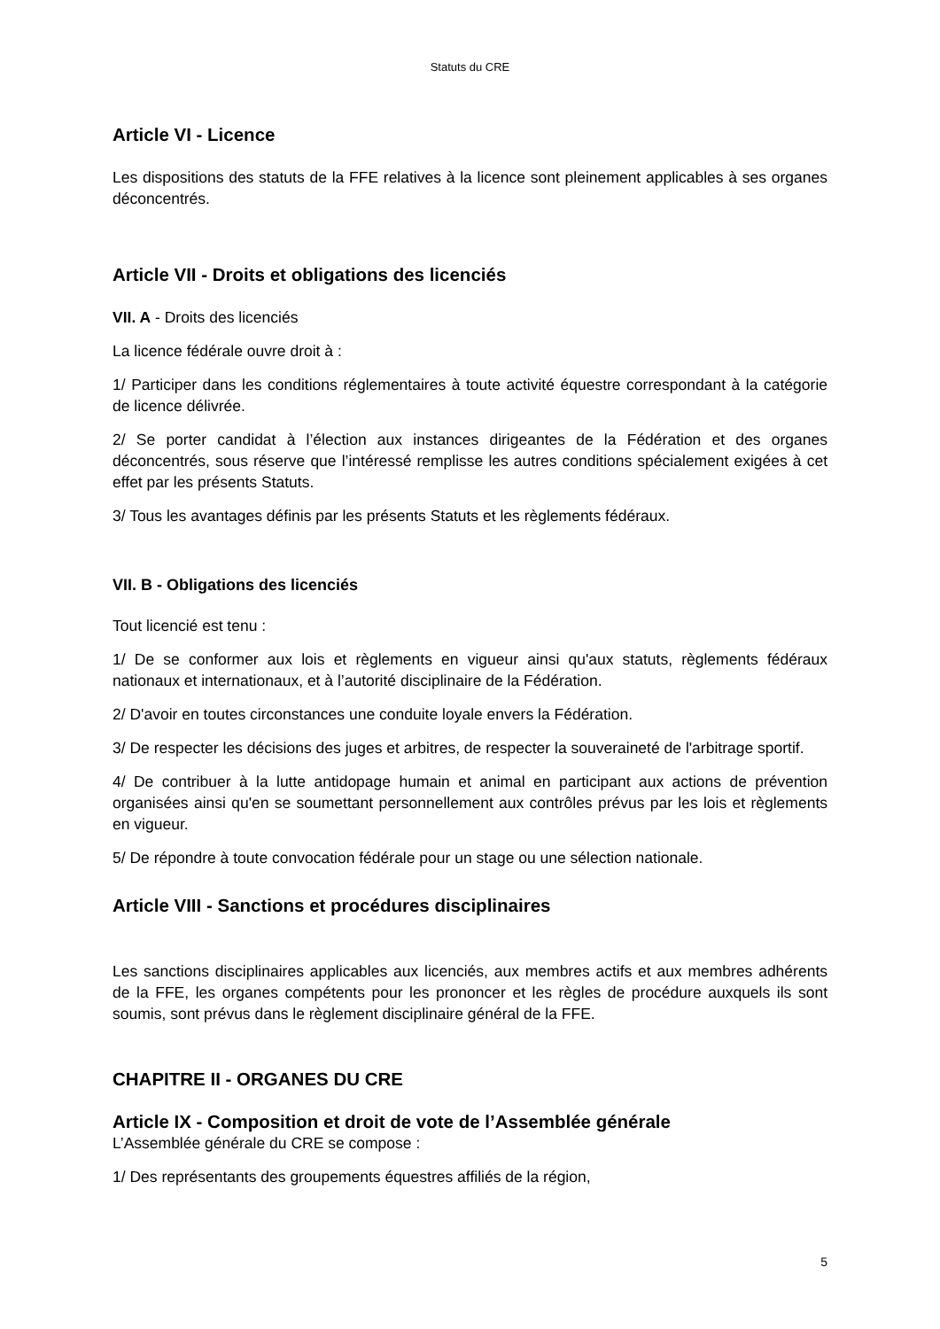Statuts du CRE
Article VI - Licence
Les dispositions des statuts de la FFE relatives à la licence sont pleinement applicables à ses organes déconcentrés.
Article VII - Droits et obligations des licenciés
VII. A - Droits des licenciés
La licence fédérale ouvre droit à :
1/ Participer dans les conditions réglementaires à toute activité équestre correspondant à la catégorie de licence délivrée.
2/ Se porter candidat à l’élection aux instances dirigeantes de la Fédération et des organes déconcentrés, sous réserve que l’intéressé remplisse les autres conditions spécialement exigées à cet effet par les présents Statuts.
3/ Tous les avantages définis par les présents Statuts et les règlements fédéraux.
VII. B - Obligations des licenciés
Tout licencié est tenu :
1/ De se conformer aux lois et règlements en vigueur ainsi qu'aux statuts, règlements fédéraux nationaux et internationaux, et à l’autorité disciplinaire de la Fédération.
2/ D'avoir en toutes circonstances une conduite loyale envers la Fédération.
3/ De respecter les décisions des juges et arbitres, de respecter la souveraineté de l'arbitrage sportif.
4/ De contribuer à la lutte antidopage humain et animal en participant aux actions de prévention organisées ainsi qu'en se soumettant personnellement aux contrôles prévus par les lois et règlements en vigueur.
5/ De répondre à toute convocation fédérale pour un stage ou une sélection nationale.
Article VIII - Sanctions et procédures disciplinaires
Les sanctions disciplinaires applicables aux licenciés, aux membres actifs et aux membres adhérents de la FFE, les organes compétents pour les prononcer et les règles de procédure auxquels ils sont soumis, sont prévus dans le règlement disciplinaire général de la FFE.
CHAPITRE II - ORGANES DU CRE
Article IX - Composition et droit de vote de l’Assemblée générale
L’Assemblée générale du CRE se compose :
1/ Des représentants des groupements équestres affiliés de la région,
5